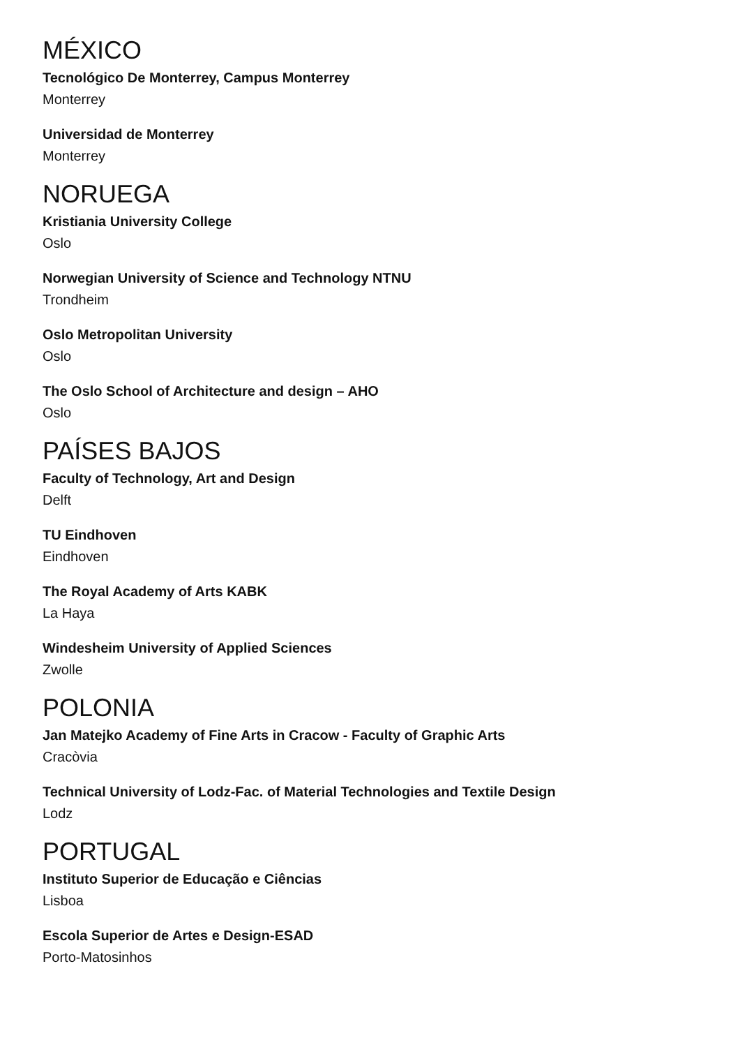MÉXICO
Tecnológico De Monterrey, Campus Monterrey
Monterrey
Universidad de Monterrey
Monterrey
NORUEGA
Kristiania University College
Oslo
Norwegian University of Science and Technology NTNU
Trondheim
Oslo Metropolitan University
Oslo
The Oslo School of Architecture and design – AHO
Oslo
PAÍSES BAJOS
Faculty of Technology, Art and Design
Delft
TU Eindhoven
Eindhoven
The Royal Academy of Arts KABK
La Haya
Windesheim University of Applied Sciences
Zwolle
POLONIA
Jan Matejko Academy of Fine Arts in Cracow - Faculty of Graphic Arts
Cracòvia
Technical University of Lodz-Fac. of Material Technologies and Textile Design
Lodz
PORTUGAL
Instituto Superior de Educação e Ciências
Lisboa
Escola Superior de Artes e Design-ESAD
Porto-Matosinhos